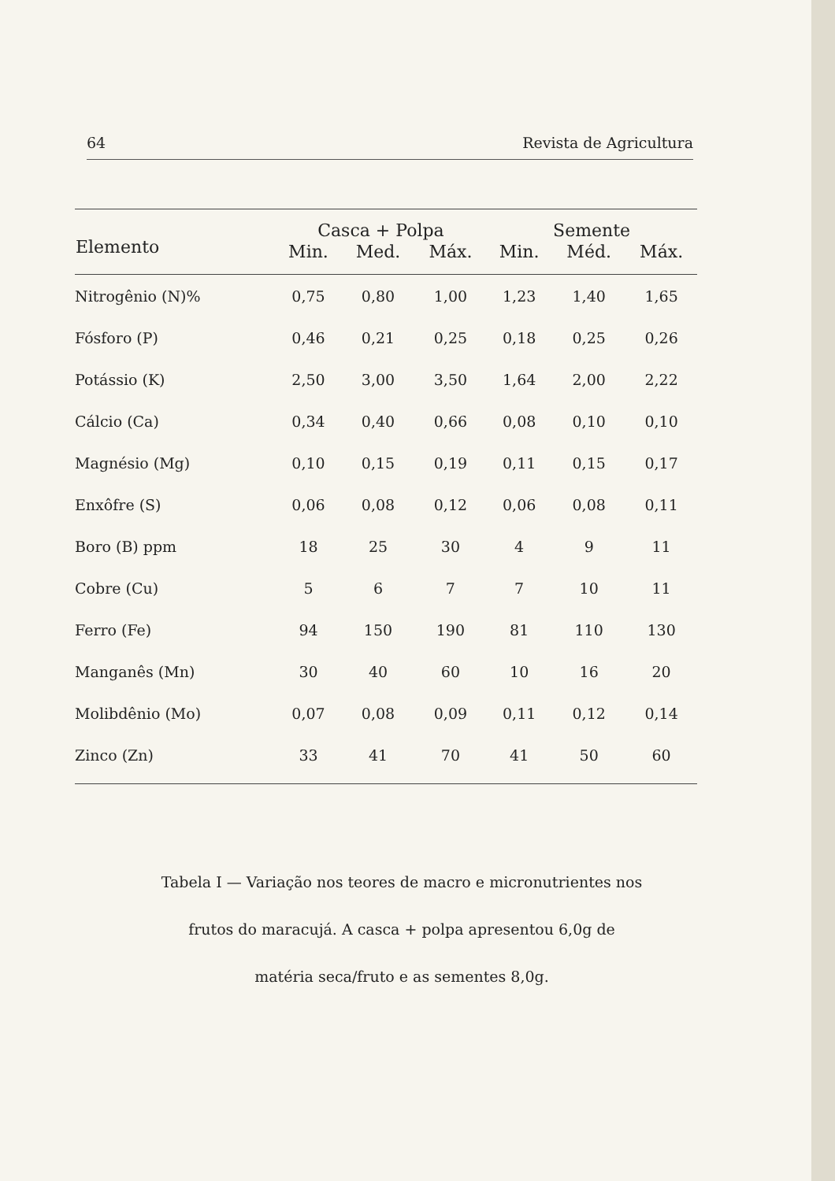64 Revista de Agricultura
| Elemento | Casca + Polpa | | | Semente | | |
| --- | --- | --- | --- | --- | --- | --- |
| | Min. | Med. | Máx. | Min. | Méd. | Máx. |
| Nitrogênio (N)% | 0,75 | 0,80 | 1,00 | 1,23 | 1,40 | 1,65 |
| Fósforo (P) | 0,46 | 0,21 | 0,25 | 0,18 | 0,25 | 0,26 |
| Potássio (K) | 2,50 | 3,00 | 3,50 | 1,64 | 2,00 | 2,22 |
| Cálcio (Ca) | 0,34 | 0,40 | 0,66 | 0,08 | 0,10 | 0,10 |
| Magnésio (Mg) | 0,10 | 0,15 | 0,19 | 0,11 | 0,15 | 0,17 |
| Enxôfre (S) | 0,06 | 0,08 | 0,12 | 0,06 | 0,08 | 0,11 |
| Boro (B) ppm | 18 | 25 | 30 | 4 | 9 | 11 |
| Cobre (Cu) | 5 | 6 | 7 | 7 | 10 | 11 |
| Ferro (Fe) | 94 | 150 | 190 | 81 | 110 | 130 |
| Manganês (Mn) | 30 | 40 | 60 | 10 | 16 | 20 |
| Molibdênio (Mo) | 0,07 | 0,08 | 0,09 | 0,11 | 0,12 | 0,14 |
| Zinco (Zn) | 33 | 41 | 70 | 41 | 50 | 60 |
Tabela I — Variação nos teores de macro e micronutrientes nos
frutos do maracujá. A casca + polpa apresentou 6,0g de
matéria seca/fruto e as sementes 8,0g.